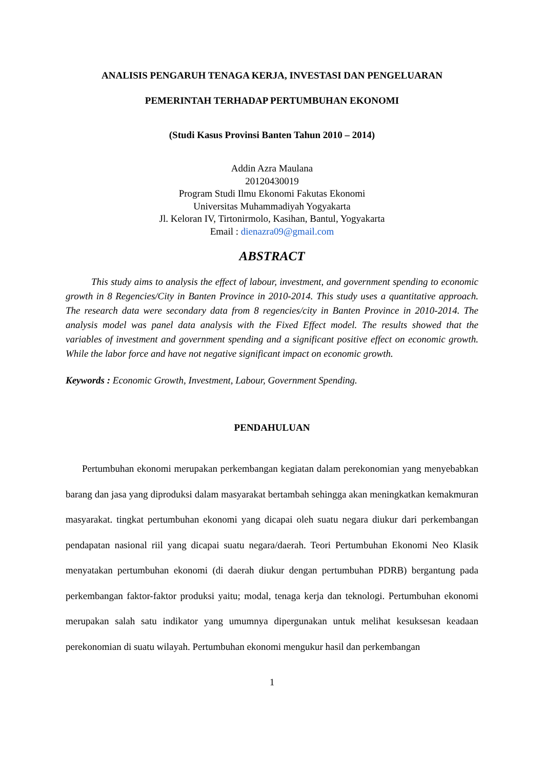ANALISIS PENGARUH TENAGA KERJA, INVESTASI DAN PENGELUARAN
PEMERINTAH TERHADAP PERTUMBUHAN EKONOMI
(Studi Kasus Provinsi Banten Tahun 2010 – 2014)
Addin Azra Maulana
20120430019
Program Studi Ilmu Ekonomi Fakutas Ekonomi
Universitas Muhammadiyah Yogyakarta
Jl. Keloran IV, Tirtonirmolo, Kasihan, Bantul, Yogyakarta
Email : dienazra09@gmail.com
ABSTRACT
This study aims to analysis the effect of labour, investment, and government spending to economic growth in 8 Regencies/City in Banten Province in 2010-2014. This study uses a quantitative approach. The research data were secondary data from 8 regencies/city in Banten Province in 2010-2014. The analysis model was panel data analysis with the Fixed Effect model. The results showed that the variables of investment and government spending and a significant positive effect on economic growth. While the labor force and have not negative significant impact on economic growth.
Keywords : Economic Growth, Investment, Labour, Government Spending.
PENDAHULUAN
Pertumbuhan ekonomi merupakan perkembangan kegiatan dalam perekonomian yang menyebabkan barang dan jasa yang diproduksi dalam masyarakat bertambah sehingga akan meningkatkan kemakmuran masyarakat. tingkat pertumbuhan ekonomi yang dicapai oleh suatu negara diukur dari perkembangan pendapatan nasional riil yang dicapai suatu negara/daerah. Teori Pertumbuhan Ekonomi Neo Klasik menyatakan pertumbuhan ekonomi (di daerah diukur dengan pertumbuhan PDRB) bergantung pada perkembangan faktor-faktor produksi yaitu; modal, tenaga kerja dan teknologi. Pertumbuhan ekonomi merupakan salah satu indikator yang umumnya dipergunakan untuk melihat kesuksesan keadaan perekonomian di suatu wilayah. Pertumbuhan ekonomi mengukur hasil dan perkembangan
1